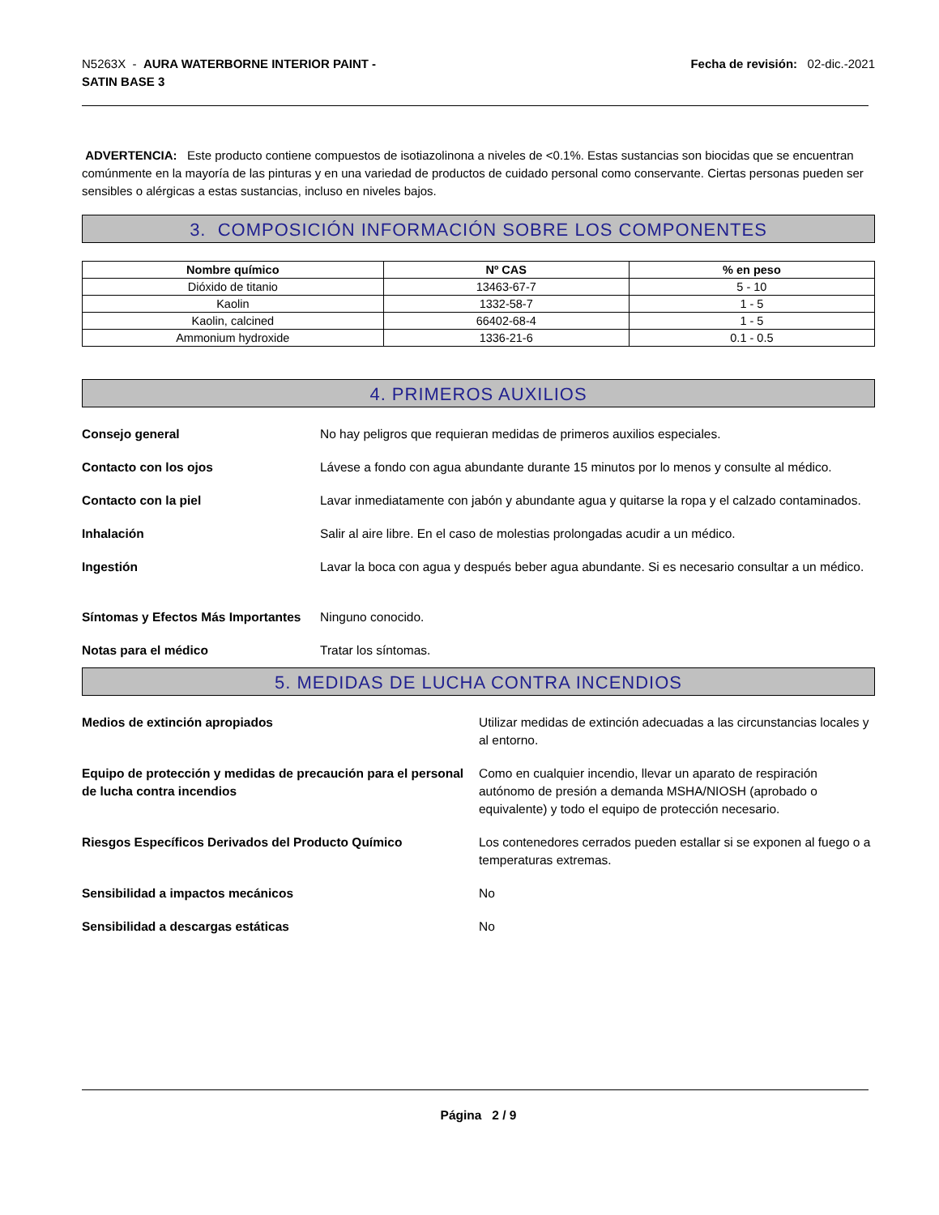N5263X - AURA WATERBORNE INTERIOR PAINT -
SATIN BASE 3
Fecha de revisión: 02-dic.-2021
ADVERTENCIA: Este producto contiene compuestos de isotiazolinona a niveles de <0.1%. Estas sustancias son biocidas que se encuentran comúnmente en la mayoría de las pinturas y en una variedad de productos de cuidado personal como conservante. Ciertas personas pueden ser sensibles o alérgicas a estas sustancias, incluso en niveles bajos.
3. COMPOSICIÓN INFORMACIÓN SOBRE LOS COMPONENTES
| Nombre químico | Nº CAS | % en peso |
| --- | --- | --- |
| Dióxido de titanio | 13463-67-7 | 5 - 10 |
| Kaolin | 1332-58-7 | 1 - 5 |
| Kaolin, calcined | 66402-68-4 | 1 - 5 |
| Ammonium hydroxide | 1336-21-6 | 0.1 - 0.5 |
4. PRIMEROS AUXILIOS
Consejo general No hay peligros que requieran medidas de primeros auxilios especiales.
Contacto con los ojos Lávese a fondo con agua abundante durante 15 minutos por lo menos y consulte al médico.
Contacto con la piel Lavar inmediatamente con jabón y abundante agua y quitarse la ropa y el calzado contaminados.
Inhalación Salir al aire libre. En el caso de molestias prolongadas acudir a un médico.
Ingestión Lavar la boca con agua y después beber agua abundante. Si es necesario consultar a un médico.
Síntomas y Efectos Más Importantes Ninguno conocido.
Notas para el médico Tratar los síntomas.
5. MEDIDAS DE LUCHA CONTRA INCENDIOS
Medios de extinción apropiados Utilizar medidas de extinción adecuadas a las circunstancias locales y al entorno.
Equipo de protección y medidas de precaución para el personal de lucha contra incendios Como en cualquier incendio, llevar un aparato de respiración autónomo de presión a demanda MSHA/NIOSH (aprobado o equivalente) y todo el equipo de protección necesario.
Riesgos Específicos Derivados del Producto Químico Los contenedores cerrados pueden estallar si se exponen al fuego o a temperaturas extremas.
Sensibilidad a impactos mecánicos No
Sensibilidad a descargas estáticas No
Página 2 / 9